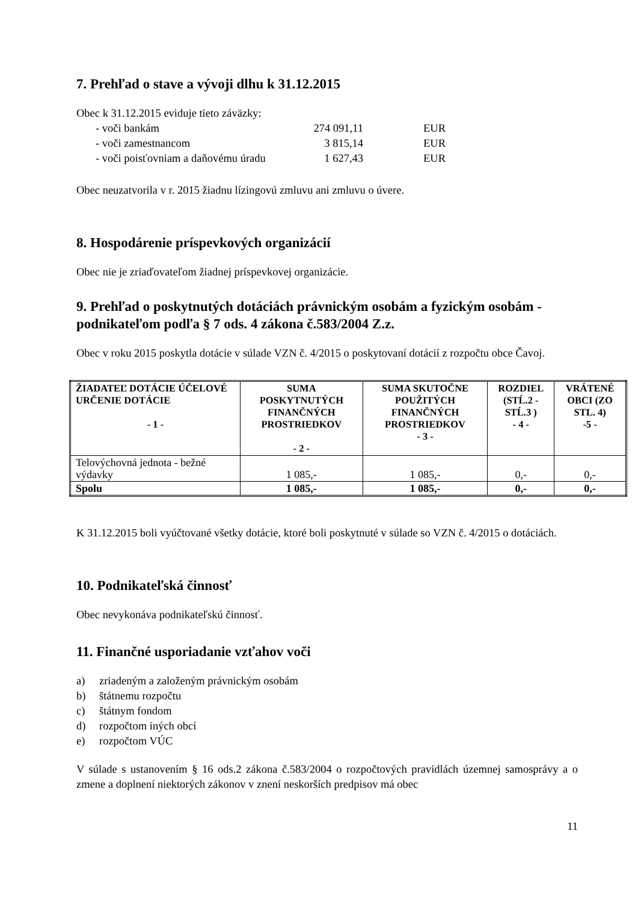7. Prehľad o stave a vývoji dlhu k 31.12.2015
Obec k 31.12.2015 eviduje tieto záväzky:
- voči bankám 274 091,11 EUR
- voči zamestnancom 3 815,14 EUR
- voči poisťovniam a daňovému úradu 1 627,43 EUR
Obec neuzatvorila v r. 2015 žiadnu lízingovú zmluvu ani zmluvu o úvere.
8. Hospodárenie príspevkových organizácií
Obec nie je zriaďovateľom žiadnej príspevkovej organizácie.
9. Prehľad o poskytnutých dotáciách právnickým osobám a fyzickým osobám - podnikateľom podľa § 7 ods. 4 zákona č.583/2004 Z.z.
Obec v roku 2015 poskytla dotácie v súlade VZN č. 4/2015 o poskytovaní dotácií z rozpočtu obce Čavoj.
| ŽIADATEĽ DOTÁCIE ÚČELOVÉ URČENIE DOTÁCIE - 1 - | SUMA POSKYTNUTÝCH FINANČNÝCH PROSTRIEDKOV - 2 - | SUMA SKUTOČNE POUŽITÝCH FINANČNÝCH PROSTRIEDKOV - 3 - | ROZDIEL (STĹ.2 - STĹ.3 ) - 4 - | VRÁTENÉ OBCI (ZO STL. 4) -5 - |
| --- | --- | --- | --- | --- |
| Telovýchovná jednota - bežné výdavky | 1 085,- | 1 085,- | 0,- | 0,- |
| Spolu | 1 085,- | 1 085,- | 0,- | 0,- |
K 31.12.2015 boli vyúčtované všetky dotácie, ktoré boli poskytnuté v súlade so VZN č. 4/2015 o dotáciách.
10. Podnikateľská činnosť
Obec nevykonáva podnikateľskú činnosť.
11. Finančné usporiadanie vzťahov voči
a) zriadeným a založeným právnickým osobám
b) štátnemu rozpočtu
c) štátnym fondom
d) rozpočtom iných obcí
e) rozpočtom VÚC
V súlade s ustanovením § 16 ods.2 zákona č.583/2004 o rozpočtových pravidlách územnej samosprávy a o zmene a doplnení niektorých zákonov v znení neskorších predpisov má obec
11